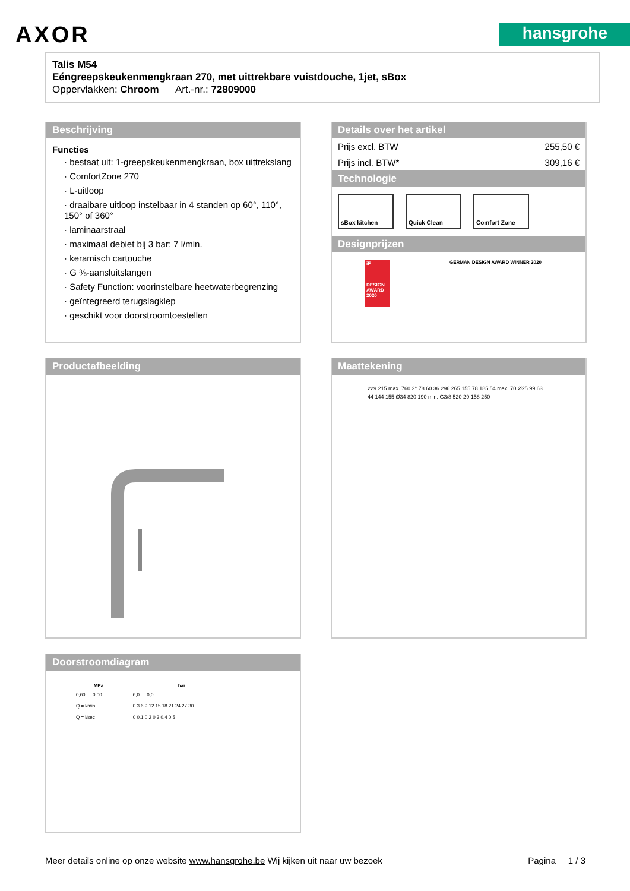AXOR
hansgrohe
Talis M54
Eéngreepskeukenmengkraan 270, met uittrekbare vuistdouche, 1jet, sBox
Oppervlakken: Chroom Art.-nr.: 72809000
Beschrijving
Functies
· bestaat uit: 1-greepskeukenmengkraan, box uittrekslang
· ComfortZone 270
· L-uitloop
· draaibare uitloop instelbaar in 4 standen op 60°, 110°, 150° of 360°
· laminaarstraal
· maximaal debiet bij 3 bar: 7 l/min.
· keramisch cartouche
· G ⅜-aansluitslangen
· Safety Function: voorinstelbare heetwaterbegrenzing
· geïntegreerd terugslagklep
· geschikt voor doorstroomtoestellen
Details over het artikel
| Prijs excl. BTW | 255,50 € |
| Prijs incl. BTW* | 309,16 € |
Technologie
sBox kitchen Quick Clean Comfort Zone
Designprijzen
iF
DESIGN AWARD 2020
GERMAN DESIGN AWARD WINNER 2020
Productafbeelding
Maattekening
229 215 max. 760 2° 78 60 36 296 265 155 78 185 54 max. 70 Ø25 99 63 44 144 155 Ø34 820 190 min. G3/8 520 29 158 250
Doorstroomdiagram
| MPa | bar |
| --- | --- |
| 0,60 … 0,00 | 6,0 … 0,0 |
| Q = l/min | 0 3 6 9 12 15 18 21 24 27 30 |
| Q = l/sec | 0 0,1 0,2 0,3 0,4 0,5 |
Meer details online op onze website www.hansgrohe.be Wij kijken uit naar uw bezoek Pagina 1 / 3